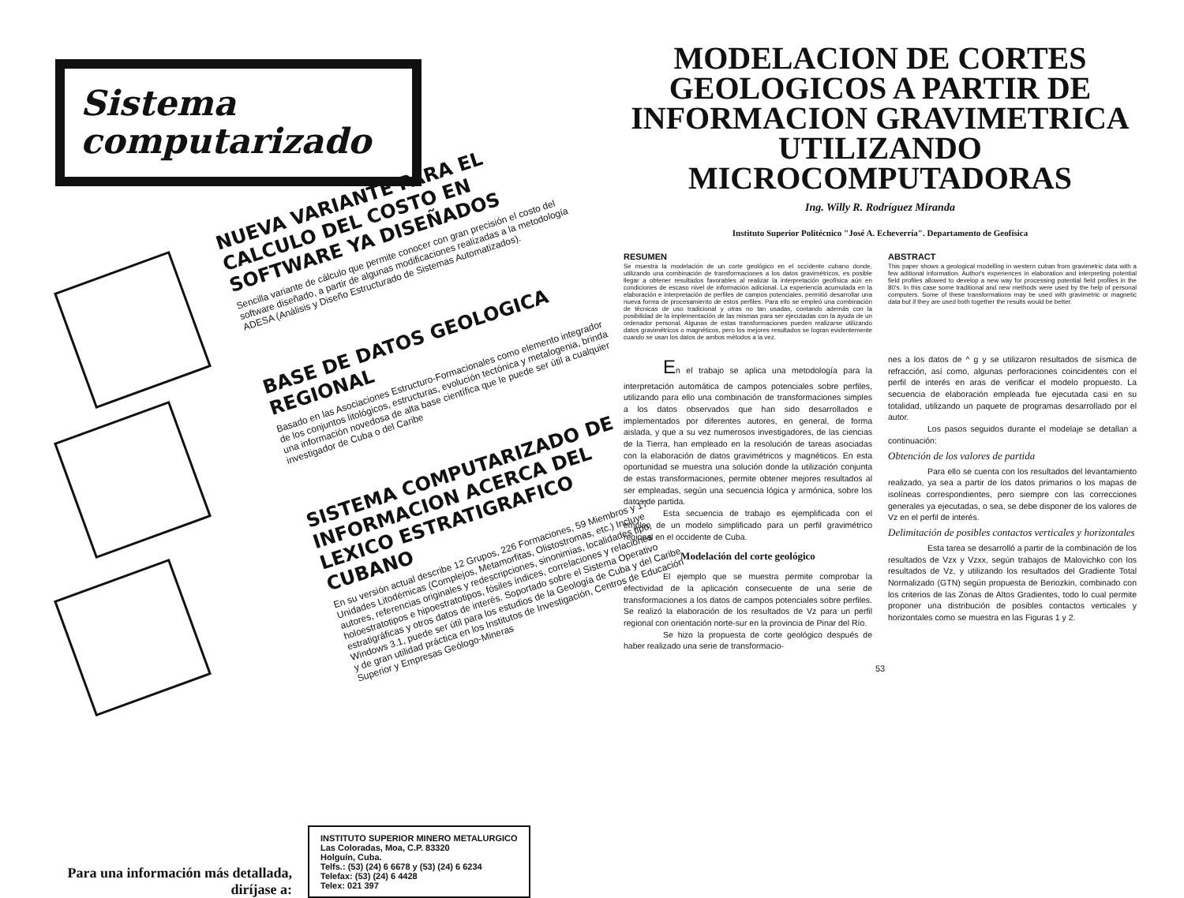Sistema computarizado
NUEVA VARIANTE PARA EL CALCULO DEL COSTO EN SOFTWARE YA DISEÑADOS
Sencilla variante de cálculo que permite conocer con gran precisión el costo del software diseñado, a partir de algunas modificaciones realizadas a la metodología ADESA (Análisis y Diseño Estructurado de Sistemas Automatizados).
BASE DE DATOS GEOLOGICA REGIONAL
Basado en las Asociaciones Estructuro-Formacionales como elemento integrador de los conjuntos litológicos, estructuras, evolución tectónica y metalogenia, brinda una información novedosa de alta base científica que le puede ser útil a cualquier investigador de Cuba o del Caribe
SISTEMA COMPUTARIZADO DE INFORMACION ACERCA DEL LEXICO ESTRATIGRAFICO CUBANO
En su versión actual describe 12 Grupos, 226 Formaciones, 59 Miembros y 17 Unidades Litodémicas (Complejos, Metamorfitas, Olistostromas, etc.) Incluye autores, referencias originales y redescripciones, sinonimias, localidades tipo, holoestratotipos e hipoestratotipos, fósiles índices, correlaciones y relaciones estratigráficas y otros datos de interés. Soportado sobre el Sistema Operativo Windows 3.1, puede ser útil para los estudios de la Geología de Cuba y del Caribe y de gran utilidad práctica en los Institutos de Investigación, Centros de Educación Superior y Empresas Geólogo-Mineras
Para una información más detallada, diríjase a:
INSTITUTO SUPERIOR MINERO METALURGICO
Las Coloradas, Moa, C.P. 83320
Holguín, Cuba.
Telfs.: (53) (24) 6 6678 y (53) (24) 6 6234
Telefax: (53) (24) 6 4428
Telex: 021 397
MODELACION DE CORTES GEOLOGICOS A PARTIR DE INFORMACION GRAVIMETRICA UTILIZANDO MICROCOMPUTADORAS
Ing. Willy R. Rodríguez Miranda
Instituto Superior Politécnico "José A. Echeverría". Departamento de Geofísica
RESUMEN
Se muestra la modelación de un corte geológico en el occidente cubano donde, utilizando una combinación de transformaciones a los datos gravimétricos, es posible llegar a obtener resultados favorables al realizar la interpretación geofísica aún en condiciones de escaso nivel de información adicional. La experiencia acumulada en la elaboración e interpretación de perfiles de campos potenciales, permitió desarrollar una nueva forma de procesamiento de estos perfiles. Para ello se empleó una combinación de técnicas de uso tradicional y otras no tan usadas, contando además con la posibilidad de la implementación de las mismas para ser ejecutadas con la ayuda de un ordenador personal. Algunas de estas transformaciones pueden realizarse utilizando datos gravimétricos o magnéticos, pero los mejores resultados se logran evidentemente cuando se usan los datos de ambos métodos a la vez.
ABSTRACT
This paper shows a geological modelling in western cuban from gravimetric data with a few aditional information. Author's experiences in elaboration and interpreting potential field profiles allowed to develop a new way for processing potential field profiles in the 80's. In this case some traditional and new methods were used by the help of personal computers. Some of these transformations may be used with gravimetric or magnetic data but if they are used both together the results would be better.
En el trabajo se aplica una metodología para la interpretación automática de campos potenciales sobre perfiles, utilizando para ello una combinación de transformaciones simples a los datos observados que han sido desarrollados e implementados por diferentes autores, en general, de forma aislada, y que a su vez numerosos investigadores, de las ciencias de la Tierra, han empleado en la resolución de tareas asociadas con la elaboración de datos gravimétricos y magnéticos. En esta oportunidad se muestra una solución donde la utilización conjunta de estas transformaciones, permite obtener mejores resultados al ser empleadas, según una secuencia lógica y armónica, sobre los datos de partida.
Esta secuencia de trabajo es ejemplificada con el empleo de un modelo simplificado para un perfil gravimétrico regional en el occidente de Cuba.
Modelación del corte geológico
El ejemplo que se muestra permite comprobar la efectividad de la aplicación consecuente de una serie de transformaciones a los datos de campos potenciales sobre perfiles. Se realizó la elaboración de los resultados de Vz para un perfil regional con orientación norte-sur en la provincia de Pinar del Río.
Se hizo la propuesta de corte geológico después de haber realizado una serie de transformacio-
nes a los datos de ^ g y se utilizaron resultados de sísmica de refracción, así como, algunas perforaciones coincidentes con el perfil de interés en aras de verificar el modelo propuesto. La secuencia de elaboración empleada fue ejecutada casi en su totalidad, utilizando un paquete de programas desarrollado por el autor.
Los pasos seguidos durante el modelaje se detallan a continuación:
Obtención de los valores de partida
Para ello se cuenta con los resultados del levantamiento realizado, ya sea a partir de los datos primarios o los mapas de isolíneas correspondientes, pero siempre con las correcciones generales ya ejecutadas, o sea, se debe disponer de los valores de Vz en el perfil de interés.
Delimitación de posibles contactos verticales y horizontales
Esta tarea se desarrolló a partir de la combinación de los resultados de Vzx y Vzxx, según trabajos de Malovichko con los resultados de Vz, y utilizando los resultados del Gradiente Total Normalizado (GTN) según propuesta de Beriozkin, combinado con los criterios de las Zonas de Altos Gradientes, todo lo cual permite proponer una distribución de posibles contactos verticales y horizontales como se muestra en las Figuras 1 y 2.
53